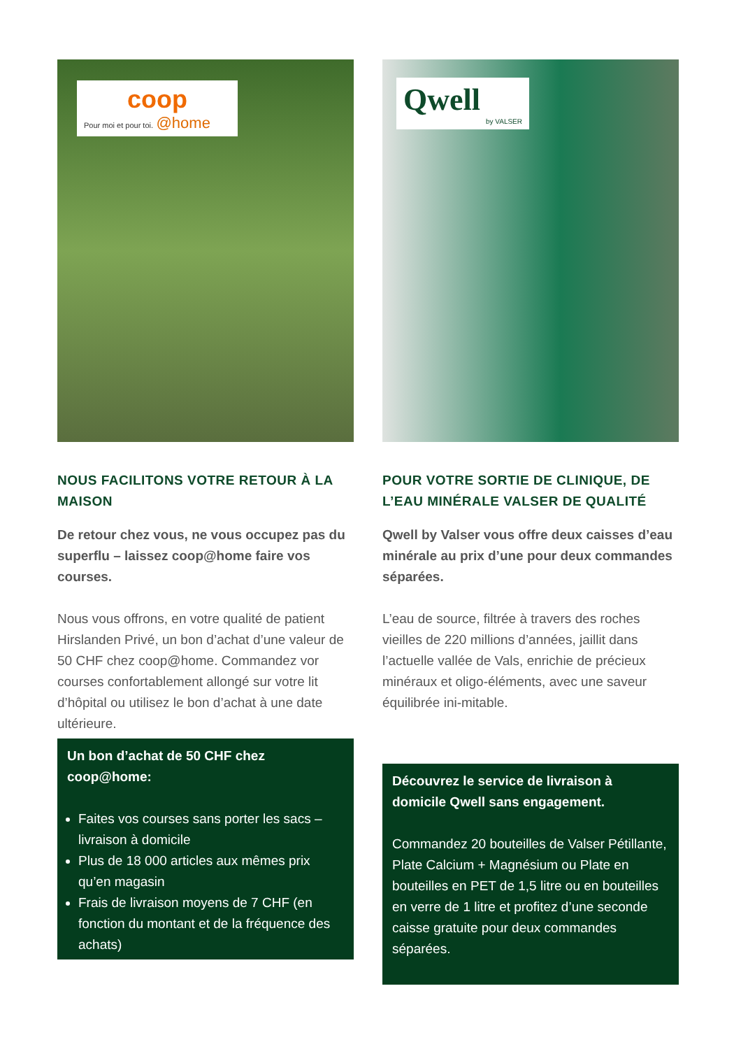coop
Pour moi et pour toi. @home
NOUS FACILITONS VOTRE RETOUR À LA MAISON
De retour chez vous, ne vous occupez pas du superflu – laissez coop@home faire vos courses.
Nous vous offrons, en votre qualité de patient Hirslanden Privé, un bon d’achat d’une valeur de 50 CHF chez coop@home. Commandez vor courses confortablement allongé sur votre lit d’hôpital ou utilisez le bon d’achat à une date ultérieure.
Un bon d’achat de 50 CHF chez coop@home:
Faites vos courses sans porter les sacs – livraison à domicile
Plus de 18 000 articles aux mêmes prix qu’en magasin
Frais de livraison moyens de 7 CHF (en fonction du montant et de la fréquence des achats)
Qwell
by VALSER
POUR VOTRE SORTIE DE CLINIQUE, DE L’EAU MINÉRALE VALSER DE QUALITÉ
Qwell by Valser vous offre deux caisses d’eau minérale au prix d’une pour deux commandes séparées.
L’eau de source, filtrée à travers des roches vieilles de 220 millions d’années, jaillit dans l’actuelle vallée de Vals, enrichie de précieux minéraux et oligo-éléments, avec une saveur équilibrée ini-mitable.
Découvrez le service de livraison à domicile Qwell sans engagement.
Commandez 20 bouteilles de Valser Pétillante, Plate Calcium + Magnésium ou Plate en bouteilles en PET de 1,5 litre ou en bouteilles en verre de 1 litre et profitez d’une seconde caisse gratuite pour deux commandes séparées.